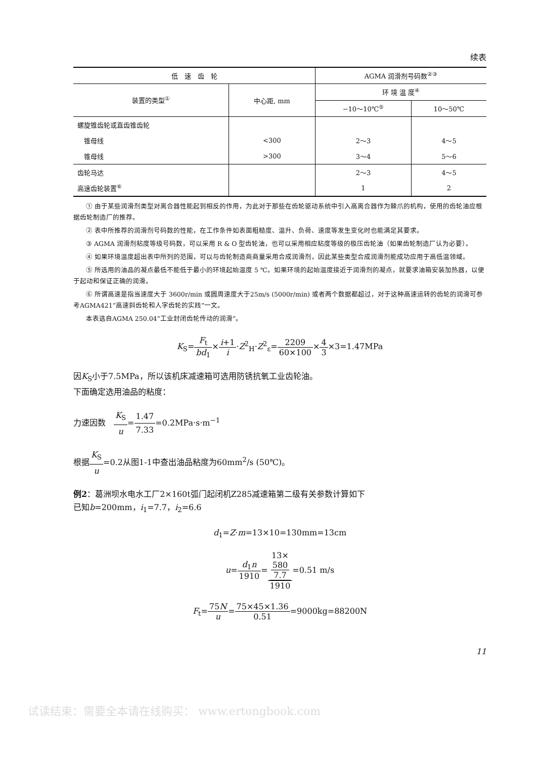续表
| 低 速 齿 轮 | | AGMA 润滑剂号码数<sup>②③</sup> | |
| --- | --- | --- | --- |
| 装置的类型<sup>①</sup> | 中心距, mm | 环 境 温 度<sup>④</sup> | |
| | | −10～10℃<sup>⑤</sup> | 10～50℃ |
| 螺旋锥齿轮或直齿锥齿轮 | | | |
| 锥母线 | <300 | 2～3 | 4～5 |
| 锥母线 | >300 | 3～4 | 5～6 |
| 齿轮马达 | | 2～3 | 4～5 |
| 高速齿轮装置<sup>⑥</sup> | | 1 | 2 |
① 由于某些润滑剂类型对离合器性能起到相反的作用，为此对于那些在齿轮驱动系统中引入高离合器作为棘爪的机构，使用的齿轮油应根据齿轮制造厂的推荐。
② 表中所推荐的润滑剂号码数的性能，在工作条件如表面粗糙度、温升、负荷、速度等发生变化时也能满足其要求。
③ AGMA 润滑剂粘度等级号码数，可以采用 R & O 型齿轮油，也可以采用相应粘度等级的极压齿轮油（如果齿轮制造厂认为必要）。
④ 如果环境温度超出表中所列的范围，可以与齿轮制造商商量采用合成润滑剂，因此某些类型合成润滑剂能成功应用于高低温领域。
⑤ 所选用的油品的凝点最低不能低于最小的环境起始温度 5 ℃。如果环境的起始温度接近于润滑剂的凝点，就要求油箱安装加热器，以便于起动和保证正确的润滑。
⑥ 所谓高速是指当速度大于 3600r/min 或圆周速度大于25m/s (5000r/min) 或者两个数据都超过，对于这种高速运转的齿轮的润滑可参考AGMA421“高速斜齿轮和人字齿轮的实践”一文。
本表选自AGMA 250.04“工业封闭齿轮传动的润滑”。
K<sub>S</sub>=F<sub>t</sub> bd<sub>1</sub>×i+1 i·Z<sup>2</sup><sub>H</sub>·Z<sup>2</sup><sub>ε</sub>=2209 60×100×4 3×3=1.47MPa
因K<sub>S</sub>小于7.5MPa，所以该机床减速箱可选用防锈抗氧工业齿轮油。
下面确定选用油品的粘度：
力速因数　K<sub>S</sub> u=1.47 7.33=0.2MPa·s·m<sup>−1</sup>
根据K<sub>S</sub> u=0.2从图1-1中查出油品粘度为60mm<sup>2</sup>/s (50℃)。
例2：葛洲坝水电水工厂2×160t弧门起闭机Z285减速箱第二级有关参数计算如下
已知b=200mm，i<sub>1</sub>=7.7，i<sub>2</sub>=6.6
d<sub>1</sub>=Z·m=13×10=130mm=13cm
u=d<sub>1</sub>n 1910=13×
580
7.7 1910=0.51 m/s
F<sub>t</sub>=75N u=75×45×1.36 0.51=9000kg=88200N
11
试读结束：需要全本请在线购买： www.ertongbook.com